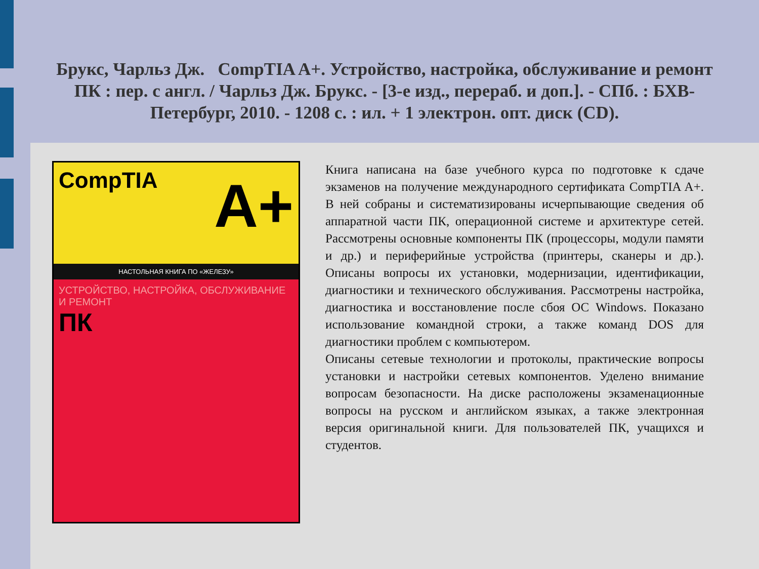Брукс, Чарльз Дж. CompTIA A+. Устройство, настройка, обслуживание и ремонт ПК : пер. с англ. / Чарльз Дж. Брукс. - [3-е изд., перераб. и доп.]. - СПб. : БХВ-Петербург, 2010. - 1208 с. : ил. + 1 электрон. опт. диск (CD).
CompTIA
A+
НАСТОЛЬНАЯ КНИГА ПО «ЖЕЛЕЗУ»
УСТРОЙСТВО, НАСТРОЙКА, ОБСЛУЖИВАНИЕ И РЕМОНТ
ПК
Книга написана на базе учебного курса по подготовке к сдаче экзаменов на получение международного сертификата CompTIA A+. В ней собраны и систематизированы исчерпывающие сведения об аппаратной части ПК, операционной системе и архитектуре сетей. Рассмотрены основные компоненты ПК (процессоры, модули памяти и др.) и периферийные устройства (принтеры, сканеры и др.). Описаны вопросы их установки, модернизации, идентификации, диагностики и технического обслуживания. Рассмотрены настройка, диагностика и восстановление после сбоя ОС Windows. Показано использование командной строки, а также команд DOS для диагностики проблем с компьютером.
Описаны сетевые технологии и протоколы, практические вопросы установки и настройки сетевых компонентов. Уделено внимание вопросам безопасности. На диске расположены экзаменационные вопросы на русском и английском языках, а также электронная версия оригинальной книги. Для пользователей ПК, учащихся и студентов.